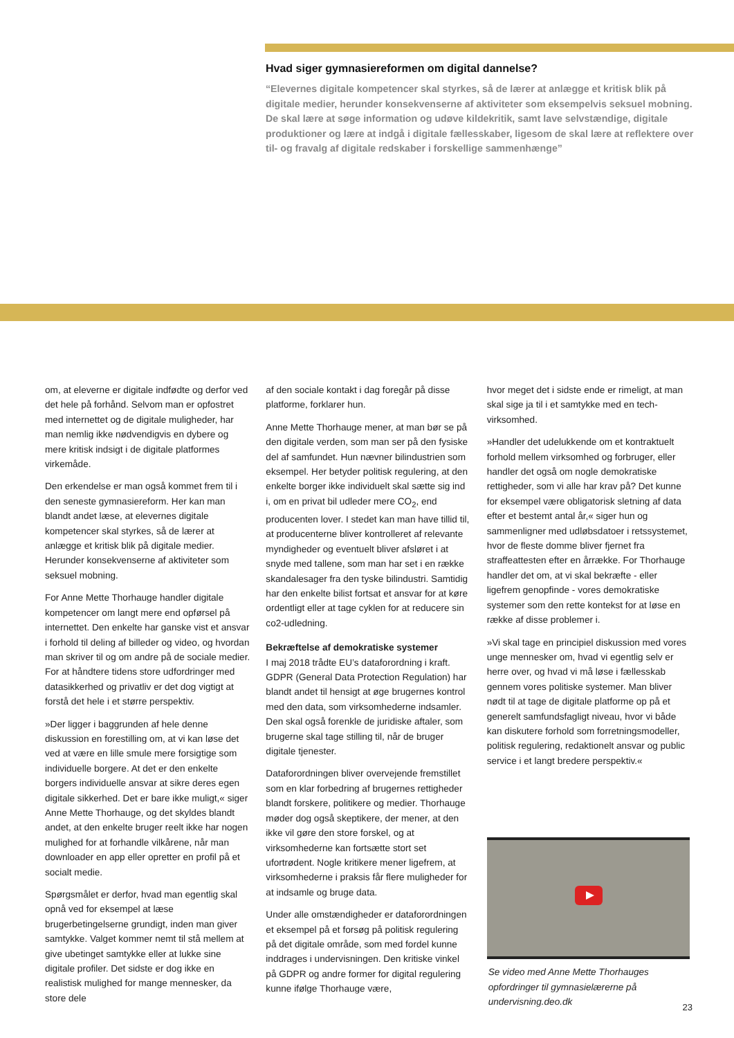Hvad siger gymnasiereformen om digital dannelse?
“Elevernes digitale kompetencer skal styrkes, så de lærer at anlægge et kritisk blik på digitale medier, herunder konsekvenserne af aktiviteter som eksempelvis seksuel mobning. De skal lære at søge information og udøve kildekritik, samt lave selvstændige, digitale produktioner og lære at indgå i digitale fællesskaber, ligesom de skal lære at reflektere over til- og fravalg af digitale redskaber i forskellige sammenhænge”
om, at eleverne er digitale indfødte og derfor ved det hele på forhånd. Selvom man er opfostret med internettet og de digitale muligheder, har man nemlig ikke nødvendigvis en dybere og mere kritisk indsigt i de digitale platformes virkemåde.
Den erkendelse er man også kommet frem til i den seneste gymnasiereform. Her kan man blandt andet læse, at elevernes digitale kompetencer skal styrkes, så de lærer at anlægge et kritisk blik på digitale medier. Herunder konsekvenserne af aktiviteter som seksuel mobning.
For Anne Mette Thorhauge handler digitale kompetencer om langt mere end opførsel på internettet. Den enkelte har ganske vist et ansvar i forhold til deling af billeder og video, og hvordan man skriver til og om andre på de sociale medier. For at håndtere tidens store udfordringer med datasikkerhed og privatliv er det dog vigtigt at forstå det hele i et større perspektiv.
»Der ligger i baggrunden af hele denne diskussion en forestilling om, at vi kan løse det ved at være en lille smule mere forsigtige som individuelle borgere. At det er den enkelte borgers individuelle ansvar at sikre deres egen digitale sikkerhed. Det er bare ikke muligt,« siger Anne Mette Thorhauge, og det skyldes blandt andet, at den enkelte bruger reelt ikke har nogen mulighed for at forhandle vilkårene, når man downloader en app eller opretter en profil på et socialt medie.
Spørgsmålet er derfor, hvad man egentlig skal opnå ved for eksempel at læse brugerbetingelserne grundigt, inden man giver samtykke. Valget kommer nemt til stå mellem at give ubetinget samtykke eller at lukke sine digitale profiler. Det sidste er dog ikke en realistisk mulighed for mange mennesker, da store dele
af den sociale kontakt i dag foregår på disse platforme, forklarer hun.
Anne Mette Thorhauge mener, at man bør se på den digitale verden, som man ser på den fysiske del af samfundet. Hun nævner bilindustrien som eksempel. Her betyder politisk regulering, at den enkelte borger ikke individuelt skal sætte sig ind i, om en privat bil udleder mere CO<sub>2</sub>, end producenten lover. I stedet kan man have tillid til, at producenterne bliver kontrolleret af relevante myndigheder og eventuelt bliver afsløret i at snyde med tallene, som man har set i en række skandalesager fra den tyske bilindustri. Samtidig har den enkelte bilist fortsat et ansvar for at køre ordentligt eller at tage cyklen for at reducere sin co2-udledning.
Bekræftelse af demokratiske systemer
I maj 2018 trådte EU’s dataforordning i kraft. GDPR (General Data Protection Regulation) har blandt andet til hensigt at øge brugernes kontrol med den data, som virksomhederne indsamler. Den skal også forenkle de juridiske aftaler, som brugerne skal tage stilling til, når de bruger digitale tjenester.
Dataforordningen bliver overvejende fremstillet som en klar forbedring af brugernes rettigheder blandt forskere, politikere og medier. Thorhauge møder dog også skeptikere, der mener, at den ikke vil gøre den store forskel, og at virksomhederne kan fortsætte stort set ufortrødent. Nogle kritikere mener ligefrem, at virksomhederne i praksis får flere muligheder for at indsamle og bruge data.
Under alle omstændigheder er dataforordningen et eksempel på et forsøg på politisk regulering på det digitale område, som med fordel kunne inddrages i undervisningen. Den kritiske vinkel på GDPR og andre former for digital regulering kunne ifølge Thorhauge være,
hvor meget det i sidste ende er rimeligt, at man skal sige ja til i et samtykke med en tech-virksomhed.
»Handler det udelukkende om et kontraktuelt forhold mellem virksomhed og forbruger, eller handler det også om nogle demokratiske rettigheder, som vi alle har krav på? Det kunne for eksempel være obligatorisk sletning af data efter et bestemt antal år,« siger hun og sammenligner med udløbsdatoer i retssystemet, hvor de fleste domme bliver fjernet fra straffeattesten efter en årrække. For Thorhauge handler det om, at vi skal bekræfte - eller ligefrem genopfinde - vores demokratiske systemer som den rette kontekst for at løse en række af disse problemer i.
»Vi skal tage en principiel diskussion med vores unge mennesker om, hvad vi egentlig selv er herre over, og hvad vi må løse i fællesskab gennem vores politiske systemer. Man bliver nødt til at tage de digitale platforme op på et generelt samfundsfagligt niveau, hvor vi både kan diskutere forhold som forretningsmodeller, politisk regulering, redaktionelt ansvar og public service i et langt bredere perspektiv.«
Se video med Anne Mette Thorhauges opfordringer til gymnasielærerne på undervisning.deo.dk
23